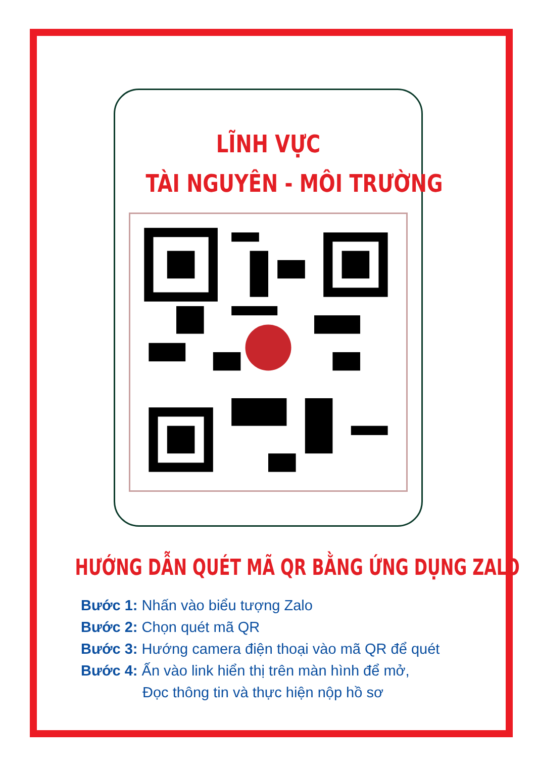LĨNH VỰC
TÀI NGUYÊN - MÔI TRƯỜNG
HƯỚNG DẪN QUÉT MÃ QR BẰNG ỨNG DỤNG ZALO
Bước 1: Nhấn vào biểu tượng Zalo
Bước 2: Chọn quét mã QR
Bước 3: Hướng camera điện thoại vào mã QR để quét
Bước 4: Ấn vào link hiển thị trên màn hình để mở,
Đọc thông tin và thực hiện nộp hồ sơ